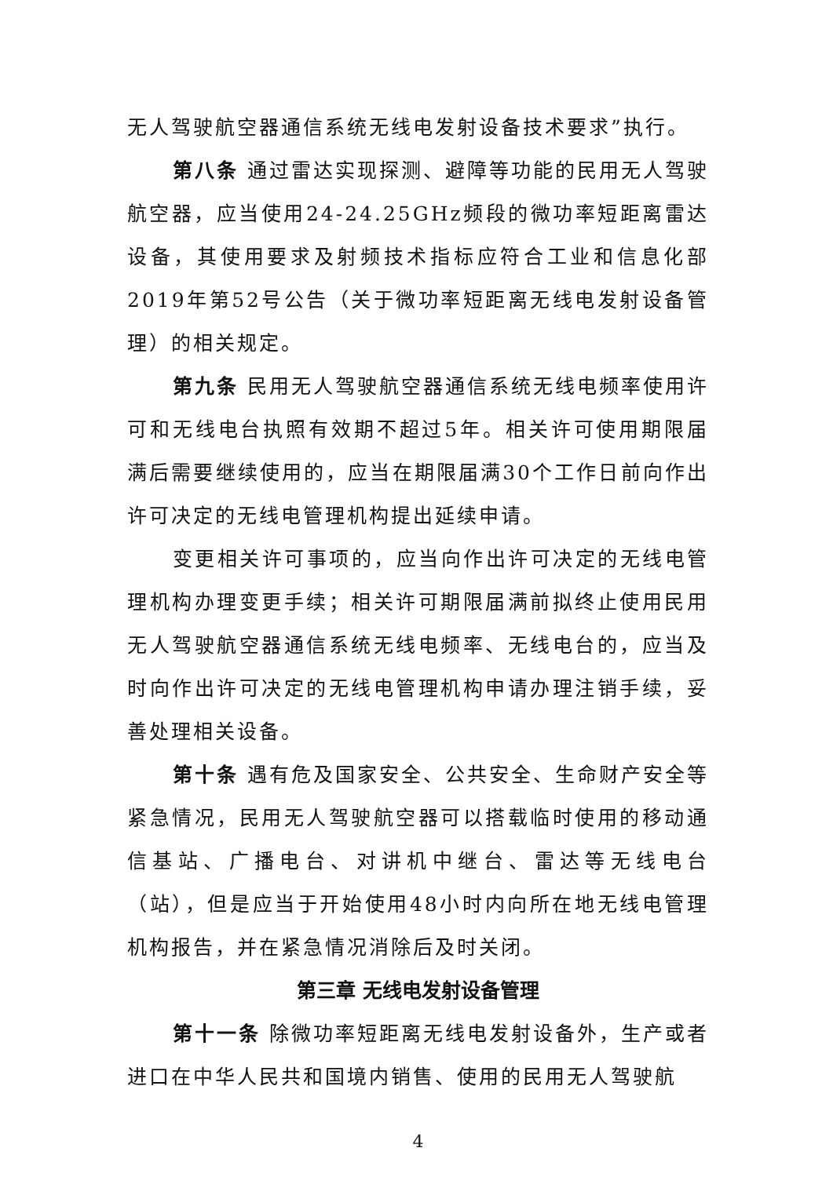无人驾驶航空器通信系统无线电发射设备技术要求”执行。
第八条 通过雷达实现探测、避障等功能的民用无人驾驶航空器，应当使用24-24.25GHz频段的微功率短距离雷达设备，其使用要求及射频技术指标应符合工业和信息化部2019年第52号公告（关于微功率短距离无线电发射设备管理）的相关规定。
第九条 民用无人驾驶航空器通信系统无线电频率使用许可和无线电台执照有效期不超过5年。相关许可使用期限届满后需要继续使用的，应当在期限届满30个工作日前向作出许可决定的无线电管理机构提出延续申请。
变更相关许可事项的，应当向作出许可决定的无线电管理机构办理变更手续；相关许可期限届满前拟终止使用民用无人驾驶航空器通信系统无线电频率、无线电台的，应当及时向作出许可决定的无线电管理机构申请办理注销手续，妥善处理相关设备。
第十条 遇有危及国家安全、公共安全、生命财产安全等紧急情况，民用无人驾驶航空器可以搭载临时使用的移动通信基站、广播电台、对讲机中继台、雷达等无线电台（站），但是应当于开始使用48小时内向所在地无线电管理机构报告，并在紧急情况消除后及时关闭。
第三章 无线电发射设备管理
第十一条 除微功率短距离无线电发射设备外，生产或者进口在中华人民共和国境内销售、使用的民用无人驾驶航
4